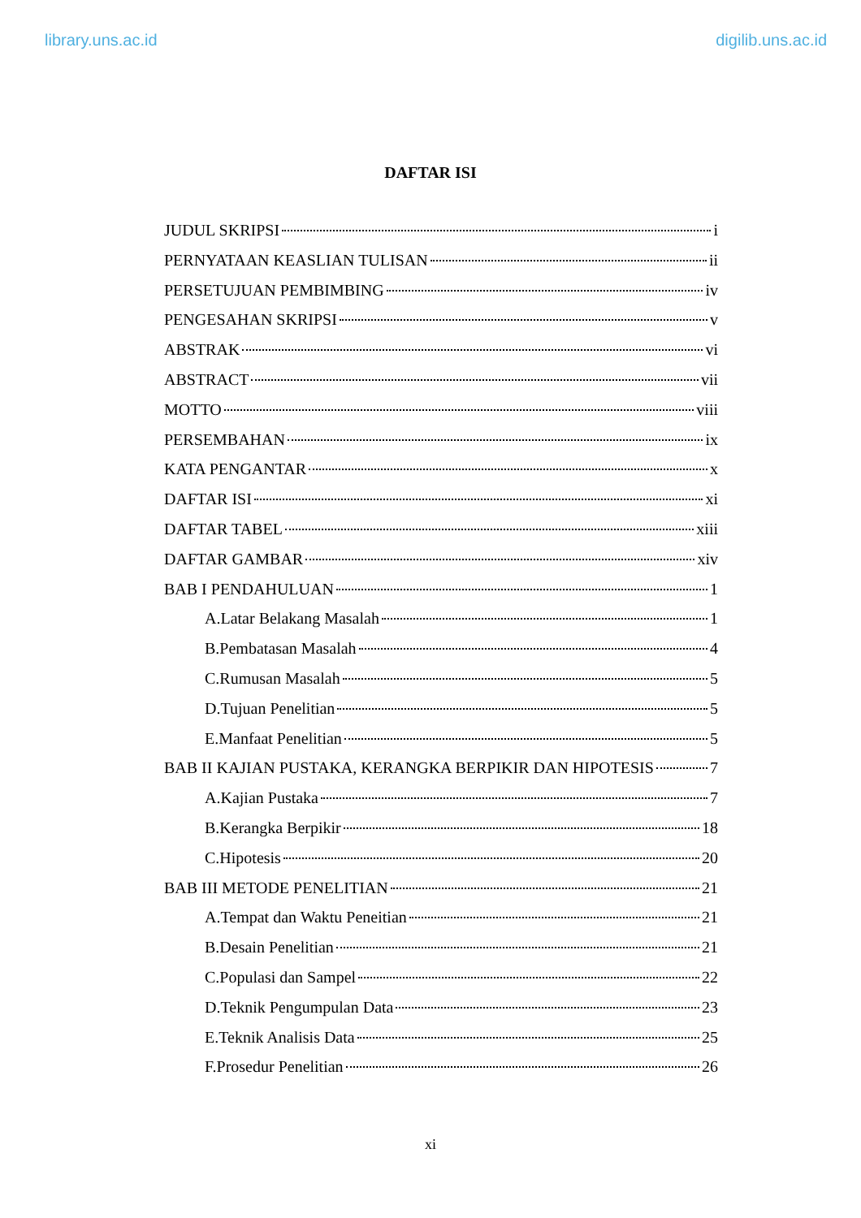library.uns.ac.id digilib.uns.ac.id
DAFTAR ISI
JUDUL SKRIPSI i
PERNYATAAN KEASLIAN TULISAN ii
PERSETUJUAN PEMBIMBING iv
PENGESAHAN SKRIPSI v
ABSTRAK vi
ABSTRACT vii
MOTTO viii
PERSEMBAHAN ix
KATA PENGANTAR x
DAFTAR ISI xi
DAFTAR TABEL xiii
DAFTAR GAMBAR xiv
BAB I PENDAHULUAN 1
A.Latar Belakang Masalah 1
B.Pembatasan Masalah 4
C.Rumusan Masalah 5
D.Tujuan Penelitian 5
E.Manfaat Penelitian 5
BAB II KAJIAN PUSTAKA, KERANGKA BERPIKIR DAN HIPOTESIS 7
A.Kajian Pustaka 7
B.Kerangka Berpikir 18
C.Hipotesis 20
BAB III METODE PENELITIAN 21
A.Tempat dan Waktu Peneitian 21
B.Desain Penelitian 21
C.Populasi dan Sampel 22
D.Teknik Pengumpulan Data 23
E.Teknik Analisis Data 25
F.Prosedur Penelitian 26
xi